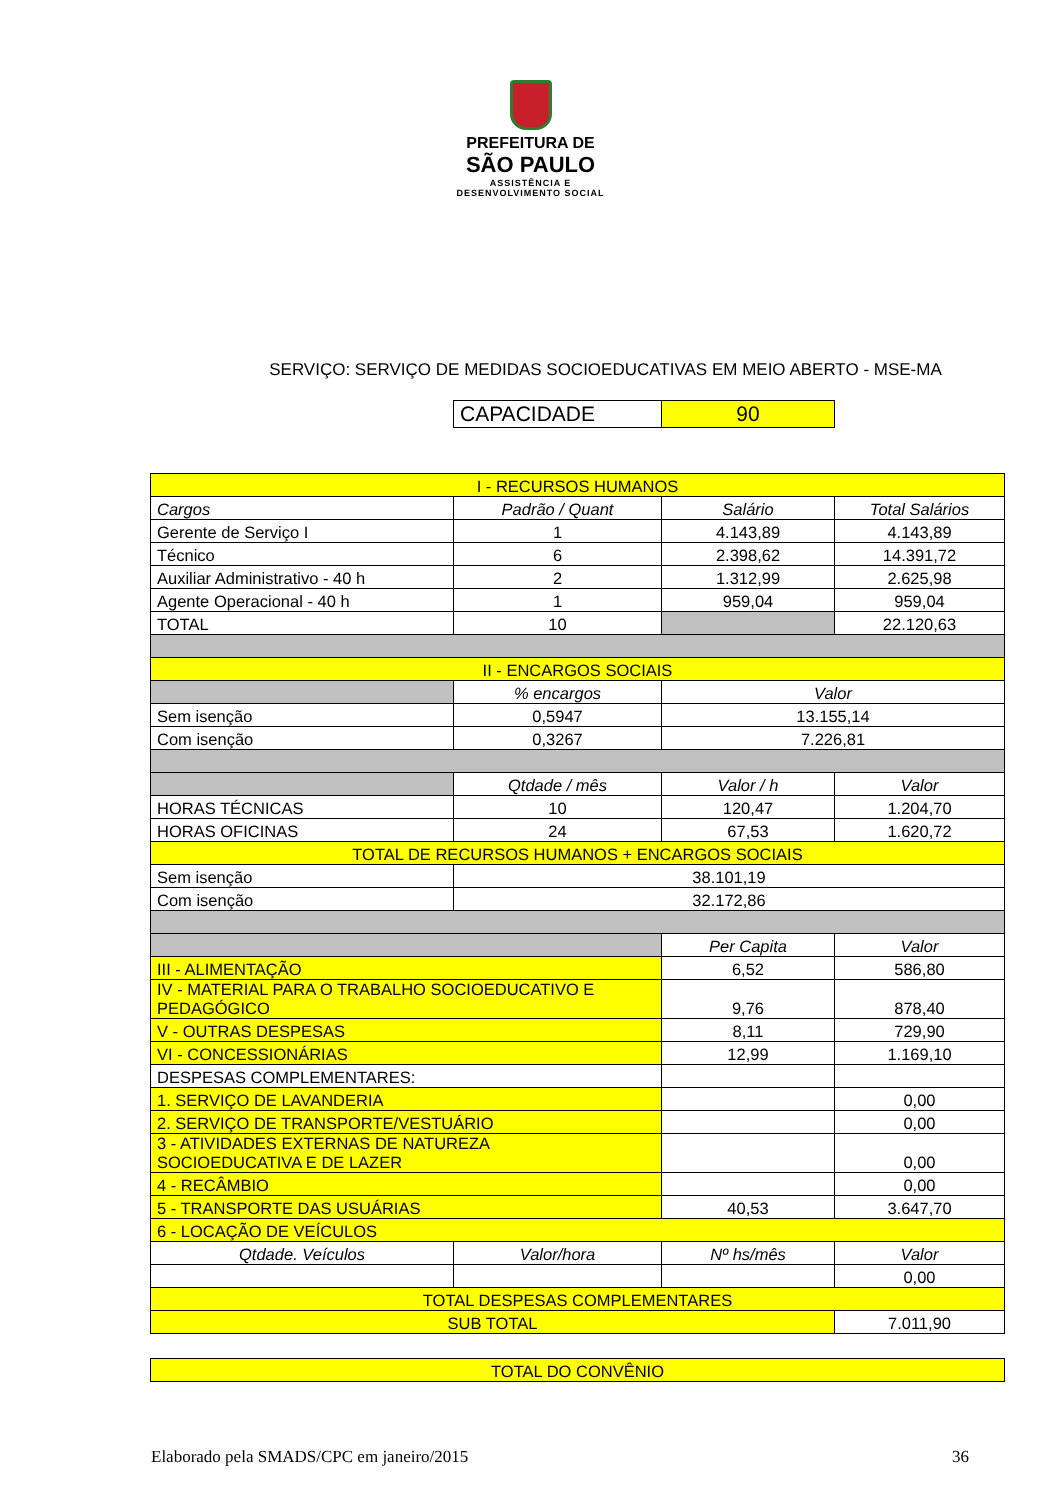PREFEITURA DE
SÃO PAULO
ASSISTÊNCIA E
DESENVOLVIMENTO SOCIAL
SERVIÇO: SERVIÇO DE MEDIDAS SOCIOEDUCATIVAS EM MEIO ABERTO - MSE-MA
| CAPACIDADE | 90 |
| I - RECURSOS HUMANOS | | | |
| Cargos | Padrão / Quant | Salário | Total Salários |
| Gerente de Serviço I | 1 | 4.143,89 | 4.143,89 |
| Técnico | 6 | 2.398,62 | 14.391,72 |
| Auxiliar Administrativo - 40 h | 2 | 1.312,99 | 2.625,98 |
| Agente Operacional - 40 h | 1 | 959,04 | 959,04 |
| TOTAL | 10 | | 22.120,63 |
| II - ENCARGOS SOCIAIS | | | |
| | % encargos | Valor | |
| Sem isenção | 0,5947 | 13.155,14 | |
| Com isenção | 0,3267 | 7.226,81 | |
| | Qtdade / mês | Valor / h | Valor |
| HORAS TÉCNICAS | 10 | 120,47 | 1.204,70 |
| HORAS OFICINAS | 24 | 67,53 | 1.620,72 |
| TOTAL DE RECURSOS HUMANOS + ENCARGOS SOCIAIS | | | |
| Sem isenção | 38.101,19 | | |
| Com isenção | 32.172,86 | | |
| | | Per Capita | Valor |
| III - ALIMENTAÇÃO | | 6,52 | 586,80 |
| IV - MATERIAL PARA O TRABALHO SOCIOEDUCATIVO E PEDAGÓGICO | | 9,76 | 878,40 |
| V - OUTRAS DESPESAS | | 8,11 | 729,90 |
| VI - CONCESSIONÁRIAS | | 12,99 | 1.169,10 |
| DESPESAS COMPLEMENTARES: | | | |
| 1. SERVIÇO DE LAVANDERIA | | | 0,00 |
| 2. SERVIÇO DE TRANSPORTE/VESTUÁRIO | | | 0,00 |
| 3 - ATIVIDADES EXTERNAS DE NATUREZA SOCIOEDUCATIVA E DE LAZER | | | 0,00 |
| 4 - RECÂMBIO | | | 0,00 |
| 5 - TRANSPORTE DAS USUÁRIAS | | 40,53 | 3.647,70 |
| 6 - LOCAÇÃO DE VEÍCULOS | | | |
| Qtdade. Veículos | Valor/hora | Nº hs/mês | Valor |
| | | | 0,00 |
| TOTAL DESPESAS COMPLEMENTARES | | | |
| SUB TOTAL | | | 7.011,90 |
| TOTAL DO CONVÊNIO |
Elaborado pela SMADS/CPC em janeiro/2015 36